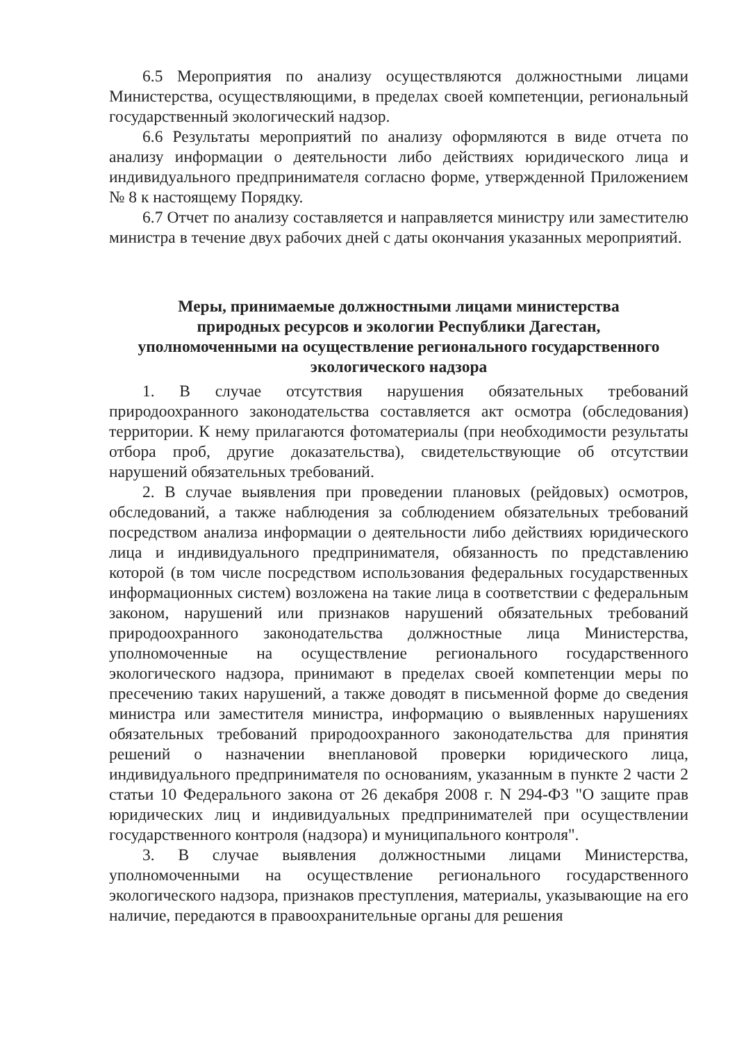6.5 Мероприятия по анализу осуществляются должностными лицами Министерства, осуществляющими, в пределах своей компетенции, региональный государственный экологический надзор.
6.6 Результаты мероприятий по анализу оформляются в виде отчета по анализу информации о деятельности либо действиях юридического лица и индивидуального предпринимателя согласно форме, утвержденной Приложением № 8 к настоящему Порядку.
6.7 Отчет по анализу составляется и направляется министру или заместителю министра в течение двух рабочих дней с даты окончания указанных мероприятий.
Меры, принимаемые должностными лицами министерства
природных ресурсов и экологии Республики Дагестан,
уполномоченными на осуществление регионального государственного
экологического надзора
1. В случае отсутствия нарушения обязательных требований природоохранного законодательства составляется акт осмотра (обследования) территории. К нему прилагаются фотоматериалы (при необходимости результаты отбора проб, другие доказательства), свидетельствующие об отсутствии нарушений обязательных требований.
2. В случае выявления при проведении плановых (рейдовых) осмотров, обследований, а также наблюдения за соблюдением обязательных требований посредством анализа информации о деятельности либо действиях юридического лица и индивидуального предпринимателя, обязанность по представлению которой (в том числе посредством использования федеральных государственных информационных систем) возложена на такие лица в соответствии с федеральным законом, нарушений или признаков нарушений обязательных требований природоохранного законодательства должностные лица Министерства, уполномоченные на осуществление регионального государственного экологического надзора, принимают в пределах своей компетенции меры по пресечению таких нарушений, а также доводят в письменной форме до сведения министра или заместителя министра, информацию о выявленных нарушениях обязательных требований природоохранного законодательства для принятия решений о назначении внеплановой проверки юридического лица, индивидуального предпринимателя по основаниям, указанным в пункте 2 части 2 статьи 10 Федерального закона от 26 декабря 2008 г. N 294-ФЗ "О защите прав юридических лиц и индивидуальных предпринимателей при осуществлении государственного контроля (надзора) и муниципального контроля".
3. В случае выявления должностными лицами Министерства, уполномоченными на осуществление регионального государственного экологического надзора, признаков преступления, материалы, указывающие на его наличие, передаются в правоохранительные органы для решения